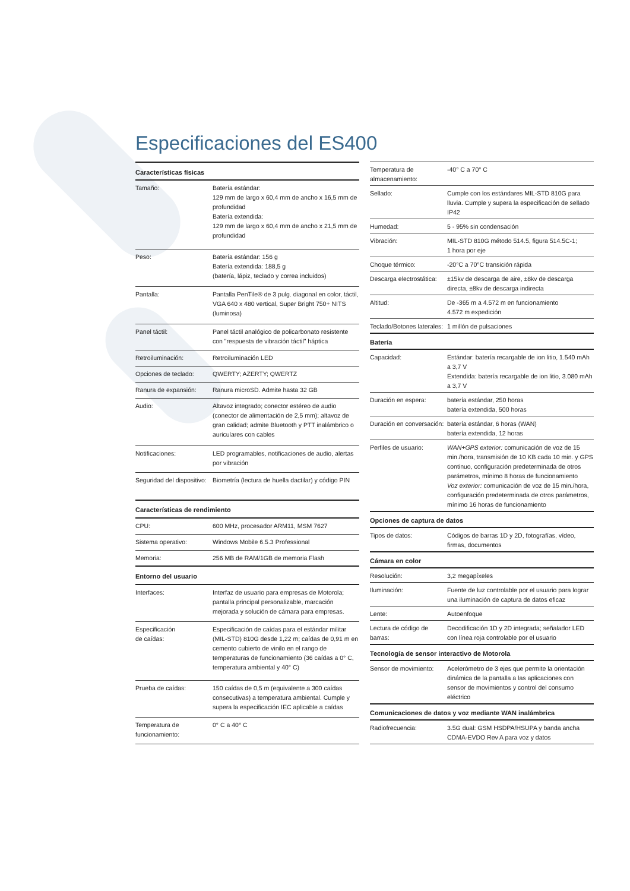Especificaciones del ES400
| Características físicas | |
| --- | --- |
| Tamaño: | Batería estándar: 129 mm de largo x 60,4 mm de ancho x 16,5 mm de profundidad Batería extendida: 129 mm de largo x 60,4 mm de ancho x 21,5 mm de profundidad |
| Peso: | Batería estándar: 156 g Batería extendida: 188,5 g (batería, lápiz, teclado y correa incluidos) |
| Pantalla: | Pantalla PenTile® de 3 pulg. diagonal en color, táctil, VGA 640 x 480 vertical, Super Bright 750+ NITS (luminosa) |
| Panel táctil: | Panel táctil analógico de policarbonato resistente con "respuesta de vibración táctil" háptica |
| Retroiluminación: | Retroiluminación LED |
| Opciones de teclado: | QWERTY; AZERTY; QWERTZ |
| Ranura de expansión: | Ranura microSD. Admite hasta 32 GB |
| Audio: | Altavoz integrado; conector estéreo de audio (conector de alimentación de 2,5 mm); altavoz de gran calidad; admite Bluetooth y PTT inalámbrico o auriculares con cables |
| Notificaciones: | LED programables, notificaciones de audio, alertas por vibración |
| Seguridad del dispositivo: | Biometría (lectura de huella dactilar) y código PIN |
| Características de rendimiento | |
| CPU: | 600 MHz, procesador ARM11, MSM 7627 |
| Sistema operativo: | Windows Mobile 6.5.3 Professional |
| Memoria: | 256 MB de RAM/1GB de memoria Flash |
| Entorno del usuario | |
| Interfaces: | Interfaz de usuario para empresas de Motorola; pantalla principal personalizable, marcación mejorada y solución de cámara para empresas. |
| Especificación de caídas: | Especificación de caídas para el estándar militar (MIL-STD) 810G desde 1,22 m; caídas de 0,91 m en cemento cubierto de vinilo en el rango de temperaturas de funcionamiento (36 caídas a 0° C, temperatura ambiental y 40° C) |
| Prueba de caídas: | 150 caídas de 0,5 m (equivalente a 300 caídas consecutivas) a temperatura ambiental. Cumple y supera la especificación IEC aplicable a caídas |
| Temperatura de funcionamiento: | 0° C a 40° C |
| Temperatura de almacenamiento: | -40° C a 70° C |
| Sellado: | Cumple con los estándares MIL-STD 810G para lluvia. Cumple y supera la especificación de sellado IP42 |
| Humedad: | 5 - 95% sin condensación |
| Vibración: | MIL-STD 810G método 514.5, figura 514.5C-1; 1 hora por eje |
| Choque térmico: | -20°C a 70°C transición rápida |
| Descarga electrostática: | ±15kv de descarga de aire, ±8kv de descarga directa, ±8kv de descarga indirecta |
| Altitud: | De -365 m a 4.572 m en funcionamiento 4.572 m expedición |
| Teclado/Botones laterales: | 1 millón de pulsaciones |
| Batería | |
| Capacidad: | Estándar: batería recargable de ion litio, 1.540 mAh a 3,7 V Extendida: batería recargable de ion litio, 3.080 mAh a 3,7 V |
| Duración en espera: | batería estándar, 250 horas batería extendida, 500 horas |
| Duración en conversación: | batería estándar, 6 horas (WAN) batería extendida, 12 horas |
| Perfiles de usuario: | WAN+GPS exterior: comunicación de voz de 15 min./hora, transmisión de 10 KB cada 10 min. y GPS continuo, configuración predeterminada de otros parámetros, mínimo 8 horas de funcionamiento Voz exterior: comunicación de voz de 15 min./hora, configuración predeterminada de otros parámetros, mínimo 16 horas de funcionamiento |
| Opciones de captura de datos | |
| Tipos de datos: | Códigos de barras 1D y 2D, fotografías, vídeo, firmas, documentos |
| Cámara en color | |
| Resolución: | 3,2 megapíxeles |
| Iluminación: | Fuente de luz controlable por el usuario para lograr una iluminación de captura de datos eficaz |
| Lente: | Autoenfoque |
| Lectura de código de barras: | Decodificación 1D y 2D integrada; señalador LED con línea roja controlable por el usuario |
| Tecnología de sensor interactivo de Motorola | |
| Sensor de movimiento: | Acelerómetro de 3 ejes que permite la orientación dinámica de la pantalla a las aplicaciones con sensor de movimientos y control del consumo eléctrico |
| Comunicaciones de datos y voz mediante WAN inalámbrica | |
| Radiofrecuencia: | 3.5G dual: GSM HSDPA/HSUPA y banda ancha CDMA-EVDO Rev A para voz y datos |